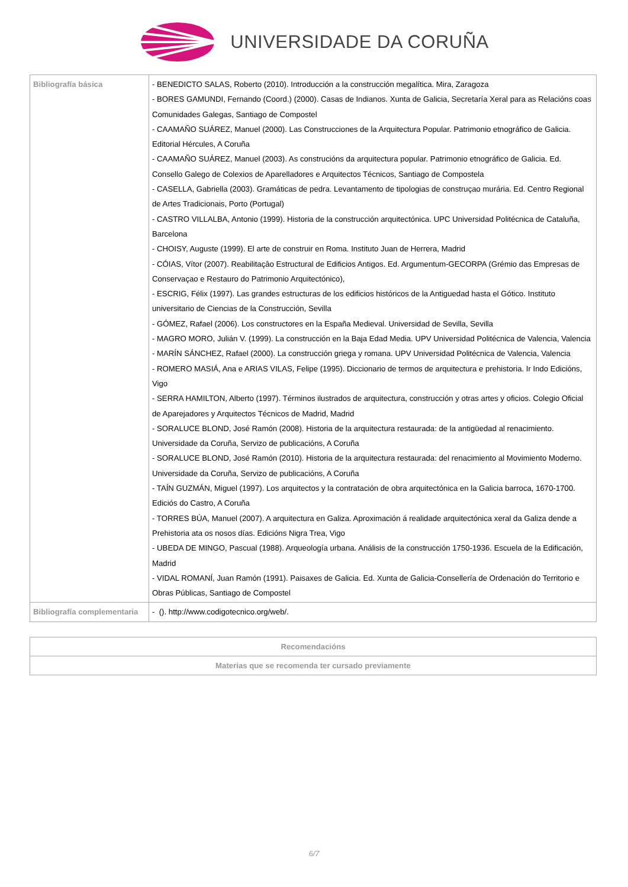UNIVERSIDADE DA CORUÑA
| Bibliografía básica | - BENEDICTO SALAS, Roberto (2010). Introducción a la construcción megalítica. Mira, Zaragoza - BORES GAMUNDI, Fernando (Coord.) (2000). Casas de Indianos. Xunta de Galicia, Secretaría Xeral para as Relacións coas Comunidades Galegas, Santiago de Compostel - CAAMAÑO SUÁREZ, Manuel (2000). Las Construcciones de la Arquitectura Popular. Patrimonio etnográfico de Galicia. Editorial Hércules, A Coruña - CAAMAÑO SUÁREZ, Manuel (2003). As construcións da arquitectura popular. Patrimonio etnográfico de Galicia. Ed. Consello Galego de Colexios de Aparelladores e Arquitectos Técnicos, Santiago de Compostela - CASELLA, Gabriella (2003). Gramáticas de pedra. Levantamento de tipologias de construçao murária. Ed. Centro Regional de Artes Tradicionais, Porto (Portugal) - CASTRO VILLALBA, Antonio (1999). Historia de la construcción arquitectónica. UPC Universidad Politécnica de Cataluña, Barcelona - CHOISY, Auguste (1999). El arte de construir en Roma. Instituto Juan de Herrera, Madrid - CÓIAS, Vítor (2007). Reabilitaçâo Estructural de Edificios Antigos. Ed. Argumentum-GECORPA (Grémio das Empresas de Conservaçao e Restauro do Patrimonio Arquitectónico), - ESCRIG, Félix (1997). Las grandes estructuras de los edificios históricos de la Antiguedad hasta el Gótico. Instituto universitario de Ciencias de la Construcción, Sevilla - GÓMEZ, Rafael (2006). Los constructores en la España Medieval. Universidad de Sevilla, Sevilla - MAGRO MORO, Julián V. (1999). La construcción en la Baja Edad Media. UPV Universidad Politécnica de Valencia, Valencia - MARÍN SÁNCHEZ, Rafael (2000). La construcción griega y romana. UPV Universidad Politécnica de Valencia, Valencia - ROMERO MASIÁ, Ana e ARIAS VILAS, Felipe (1995). Diccionario de termos de arquitectura e prehistoria. Ir Indo Edicións, Vigo - SERRA HAMILTON, Alberto (1997). Términos ilustrados de arquitectura, construcción y otras artes y oficios. Colegio Oficial de Aparejadores y Arquitectos Técnicos de Madrid, Madrid - SORALUCE BLOND, José Ramón (2008). Historia de la arquitectura restaurada: de la antigüedad al renacimiento. Universidade da Coruña, Servizo de publicacións, A Coruña - SORALUCE BLOND, José Ramón (2010). Historia de la arquitectura restaurada: del renacimiento al Movimiento Moderno. Universidade da Coruña, Servizo de publicacións, A Coruña - TAÍN GUZMÁN, Miguel (1997). Los arquitectos y la contratación de obra arquitectónica en la Galicia barroca, 1670-1700. Ediciós do Castro, A Coruña - TORRES BÚA, Manuel (2007). A arquitectura en Galiza. Aproximación á realidade arquitectónica xeral da Galiza dende a Prehistoria ata os nosos días. Edicións Nigra Trea, Vigo - UBEDA DE MINGO, Pascual (1988). Arqueología urbana. Análisis de la construcción 1750-1936. Escuela de la Edificación, Madrid - VIDAL ROMANÍ, Juan Ramón (1991). Paisaxes de Galicia. Ed. Xunta de Galicia-Consellería de Ordenación do Territorio e Obras Públicas, Santiago de Compostel |
| Bibliografía complementaria | - (). http://www.codigotecnico.org/web/. |
| Recomendacións |
| --- |
| Materias que se recomenda ter cursado previamente |
6/7